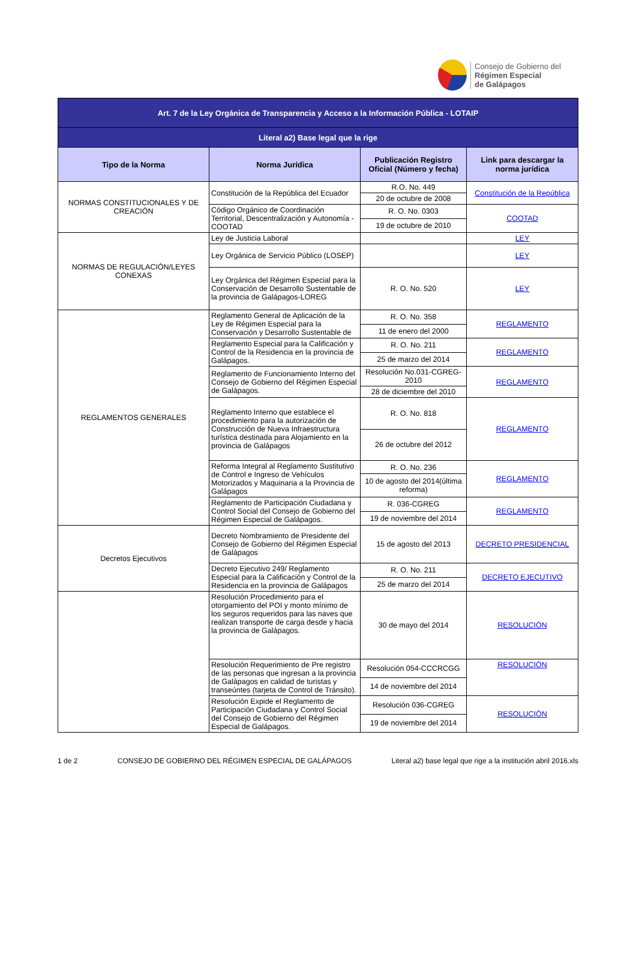Consejo de Gobierno del
Régimen Especial
de Galápagos
| Art. 7 de la Ley Orgánica de Transparencia y Acceso a la Información Pública - LOTAIP | | | |
| Literal a2) Base legal que la rige | | | |
| Tipo de la Norma | Norma Jurídica | Publicación Registro Oficial (Número y fecha) | Link para descargar la norma jurídica |
| NORMAS CONSTITUCIONALES Y DE CREACIÓN | Constitución de la República del Ecuador | R.O. No. 449 | Constitución de la República |
| | | 20 de octubre de 2008 | |
| | Código Orgánico de Coordinación Territorial, Descentralización y Autonomía - COOTAD | R. O. No. 0303 | COOTAD |
| | | 19 de octubre de 2010 | |
| NORMAS DE REGULACIÓN/LEYES CONEXAS | Ley de Justicia Laboral | | LEY |
| | Ley Orgánica de Servicio Público (LOSEP) | | LEY |
| | Ley Orgánica del Régimen Especial para la Conservación de Desarrollo Sustentable de la provincia de Galápagos-LOREG | R. O. No. 520 | LEY |
| REGLAMENTOS GENERALES | Reglamento General de Aplicación de la Ley de Régimen Especial para la Conservación y Desarrollo Sustentable de | R. O. No. 358 | REGLAMENTO |
| | | 11 de enero del 2000 | |
| | Reglamento Especial para la Calificación y Control de la Residencia en la provincia de Galápagos. | R. O. No. 211 | REGLAMENTO |
| | | 25 de marzo del 2014 | |
| | Reglamento de Funcionamiento Interno del Consejo de Gobierno del Régimen Especial de Galápagos. | Resolución No.031-CGREG-2010 | REGLAMENTO |
| | | 28 de diciembre del 2010 | |
| | Reglamento Interno que establece el procedimiento para la autorización de Construcción de Nueva Infraestructura turística destinada para Alojamiento en la provincia de Galápagos | R. O. No. 818 | REGLAMENTO |
| | | 26 de octubre del 2012 | |
| | Reforma Integral al Reglamento Sustitutivo de Control e Ingreso de Vehículos Motorizados y Maquinaria a la Provincia de Galápagos | R. O. No. 236 | REGLAMENTO |
| | | 10 de agosto del 2014(última reforma) | |
| | Reglamento de Participación Ciudadana y Control Social del Consejo de Gobierno del Régimen Especial de Galápagos. | R. 036-CGREG | REGLAMENTO |
| | | 19 de noviembre del 2014 | |
| Decretos Ejecutivos | Decreto Nombramiento de Presidente del Consejo de Gobierno del Régimen Especial de Galápagos | 15 de agosto del 2013 | DECRETO PRESIDENCIAL |
| | Decreto Ejecutivo 249/ Reglamento Especial para la Calificación y Control de la Residencia en la provincia de Galápagos | R. O. No. 211 | DECRETO EJECUTIVO |
| | | 25 de marzo del 2014 | |
| | Resolución Procedimiento para el otorgamiento del POI y monto mínimo de los seguros requeridos para las naves que realizan transporte de carga desde y hacia la provincia de Galápagos. | 30 de mayo del 2014 | RESOLUCIÓN |
| | Resolución Requerimiento de Pre registro de las personas que ingresan a la provincia de Galápagos en calidad de turistas y transeúntes (tarjeta de Control de Tránsito). | Resolución 054-CCCRCGG | RESOLUCIÓN |
| | | 14 de noviembre del 2014 | |
| | Resolución Expide el Reglamento de Participación Ciudadana y Control Social del Consejo de Gobierno del Régimen Especial de Galápagos. | Resolución 036-CGREG | RESOLUCIÓN |
| | | 19 de noviembre del 2014 | |
1 de 2 CONSEJO DE GOBIERNO DEL RÉGIMEN ESPECIAL DE GALÁPAGOS Literal a2) base legal que rige a la institución abril 2016.xls